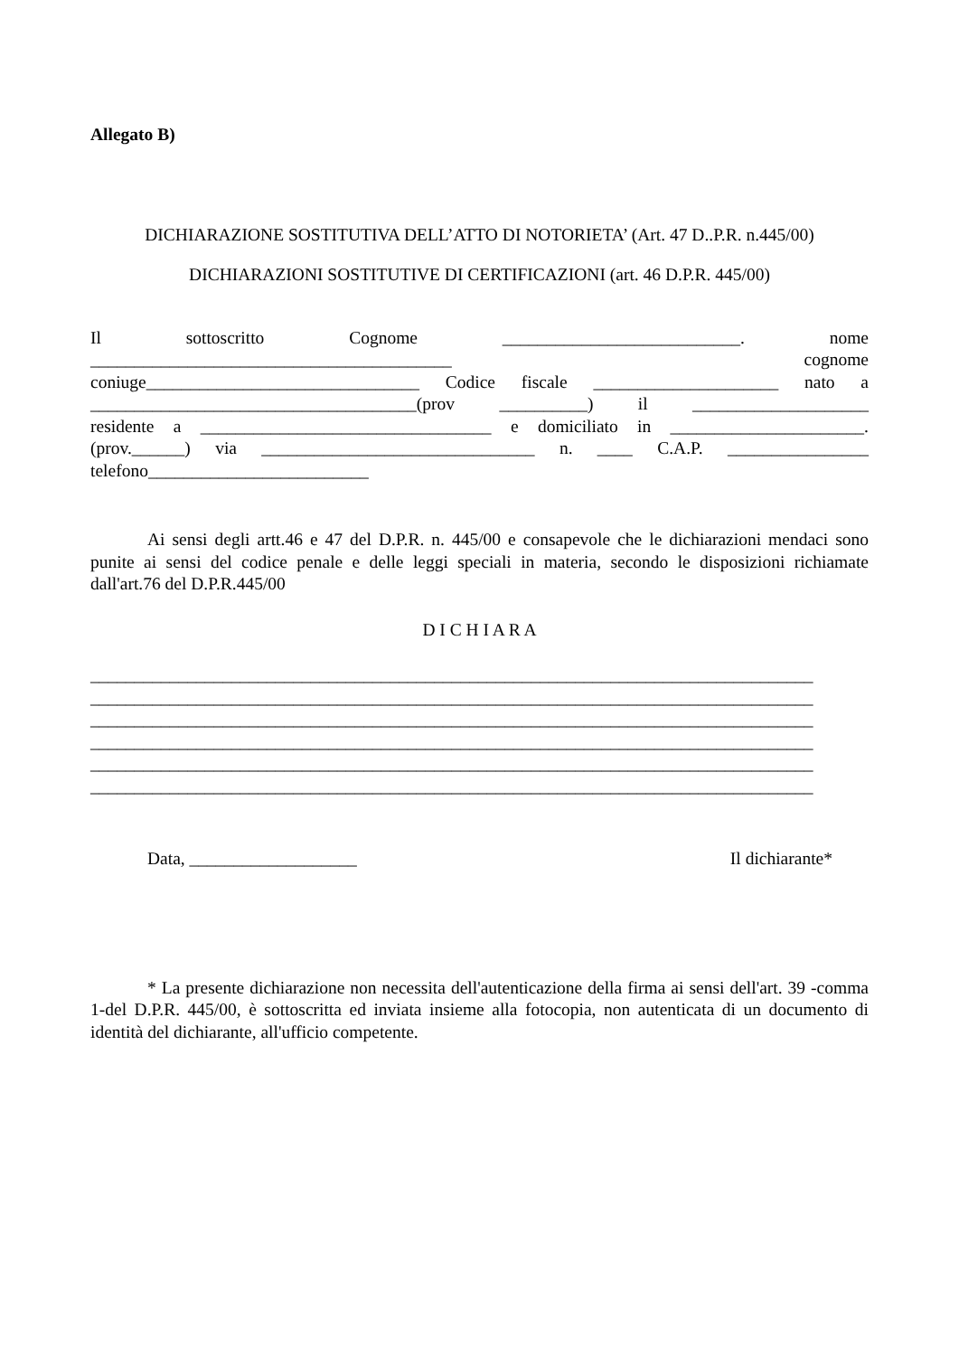Allegato B)
DICHIARAZIONE SOSTITUTIVA DELL’ATTO DI NOTORIETA’ (Art. 47 D..P.R. n.445/00)
DICHIARAZIONI SOSTITUTIVE DI CERTIFICAZIONI (art. 46 D.P.R. 445/00)
Il sottoscritto Cognome ___________________________. nome
_________________________________________ cognome
coniuge_______________________________ Codice fiscale _____________________ nato a
_____________________________________(prov __________) il ____________________
residente a _________________________________ e domiciliato in ______________________.
(prov.______) via _______________________________ n. ____ C.A.P. ________________
telefono_________________________
Ai sensi degli artt.46 e 47 del D.P.R. n. 445/00 e consapevole che le dichiarazioni mendaci sono punite ai sensi del codice penale e delle leggi speciali in materia, secondo le disposizioni richiamate dall'art.76 del D.P.R.445/00
D I C H I A R A
__________________________________________________________________________________
__________________________________________________________________________________
__________________________________________________________________________________
__________________________________________________________________________________
__________________________________________________________________________________
__________________________________________________________________________________
Data, ___________________ Il dichiarante*
* La presente dichiarazione non necessita dell'autenticazione della firma ai sensi dell'art. 39 -comma 1-del D.P.R. 445/00, è sottoscritta ed inviata insieme alla fotocopia, non autenticata di un documento di identità del dichiarante, all'ufficio competente.